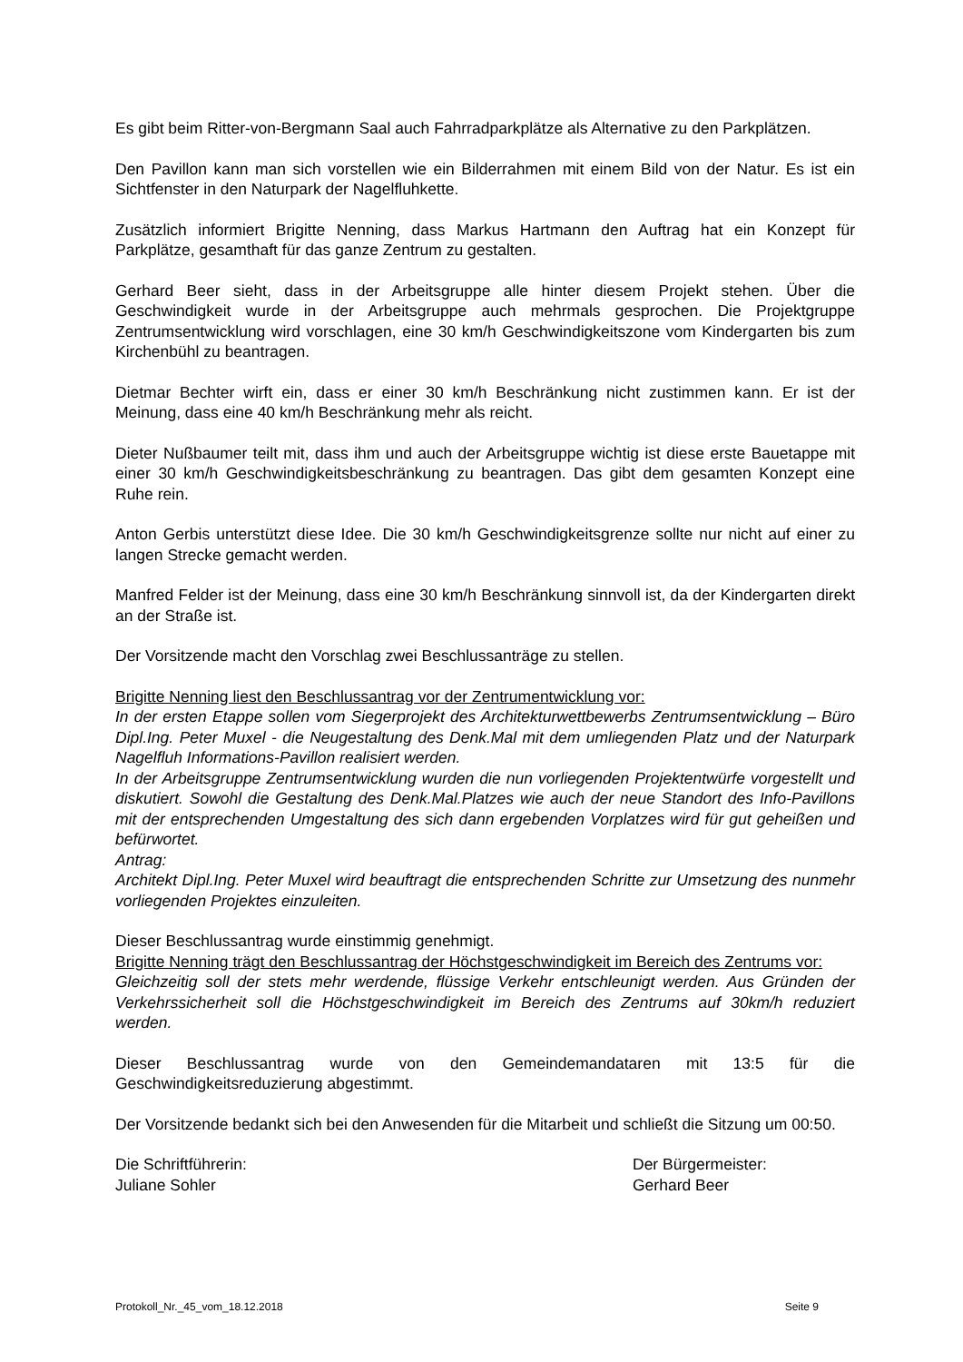Es gibt beim Ritter-von-Bergmann Saal auch Fahrradparkplätze als Alternative zu den Parkplätzen.
Den Pavillon kann man sich vorstellen wie ein Bilderrahmen mit einem Bild von der Natur. Es ist ein Sichtfenster in den Naturpark der Nagelfluhkette.
Zusätzlich informiert Brigitte Nenning, dass Markus Hartmann den Auftrag hat ein Konzept für Parkplätze, gesamthaft für das ganze Zentrum zu gestalten.
Gerhard Beer sieht, dass in der Arbeitsgruppe alle hinter diesem Projekt stehen. Über die Geschwindigkeit wurde in der Arbeitsgruppe auch mehrmals gesprochen. Die Projektgruppe Zentrumsentwicklung wird vorschlagen, eine 30 km/h Geschwindigkeitszone vom Kindergarten bis zum Kirchenbühl zu beantragen.
Dietmar Bechter wirft ein, dass er einer 30 km/h Beschränkung nicht zustimmen kann. Er ist der Meinung, dass eine 40 km/h Beschränkung mehr als reicht.
Dieter Nußbaumer teilt mit, dass ihm und auch der Arbeitsgruppe wichtig ist diese erste Bauetappe mit einer 30 km/h Geschwindigkeitsbeschränkung zu beantragen. Das gibt dem gesamten Konzept eine Ruhe rein.
Anton Gerbis unterstützt diese Idee. Die 30 km/h Geschwindigkeitsgrenze sollte nur nicht auf einer zu langen Strecke gemacht werden.
Manfred Felder ist der Meinung, dass eine 30 km/h Beschränkung sinnvoll ist, da der Kindergarten direkt an der Straße ist.
Der Vorsitzende macht den Vorschlag zwei Beschlussanträge zu stellen.
Brigitte Nenning liest den Beschlussantrag vor der Zentrumentwicklung vor:
In der ersten Etappe sollen vom Siegerprojekt des Architekturwettbewerbs Zentrumsentwicklung – Büro Dipl.Ing. Peter Muxel - die Neugestaltung des Denk.Mal mit dem umliegenden Platz und der Naturpark Nagelfluh Informations-Pavillon realisiert werden.
In der Arbeitsgruppe Zentrumsentwicklung wurden die nun vorliegenden Projektentwürfe vorgestellt und diskutiert. Sowohl die Gestaltung des Denk.Mal.Platzes wie auch der neue Standort des Info-Pavillons mit der entsprechenden Umgestaltung des sich dann ergebenden Vorplatzes wird für gut geheißen und befürwortet.
Antrag:
Architekt Dipl.Ing. Peter Muxel wird beauftragt die entsprechenden Schritte zur Umsetzung des nunmehr vorliegenden Projektes einzuleiten.
Dieser Beschlussantrag wurde einstimmig genehmigt.
Brigitte Nenning trägt den Beschlussantrag der Höchstgeschwindigkeit im Bereich des Zentrums vor:
Gleichzeitig soll der stets mehr werdende, flüssige Verkehr entschleunigt werden. Aus Gründen der Verkehrssicherheit soll die Höchstgeschwindigkeit im Bereich des Zentrums auf 30km/h reduziert werden.
Dieser Beschlussantrag wurde von den Gemeindemandataren mit 13:5 für die Geschwindigkeitsreduzierung abgestimmt.
Der Vorsitzende bedankt sich bei den Anwesenden für die Mitarbeit und schließt die Sitzung um 00:50.
Die Schriftführerin:
Juliane Sohler
Der Bürgermeister:
Gerhard Beer
Protokoll_Nr._45_vom_18.12.2018 Seite 9